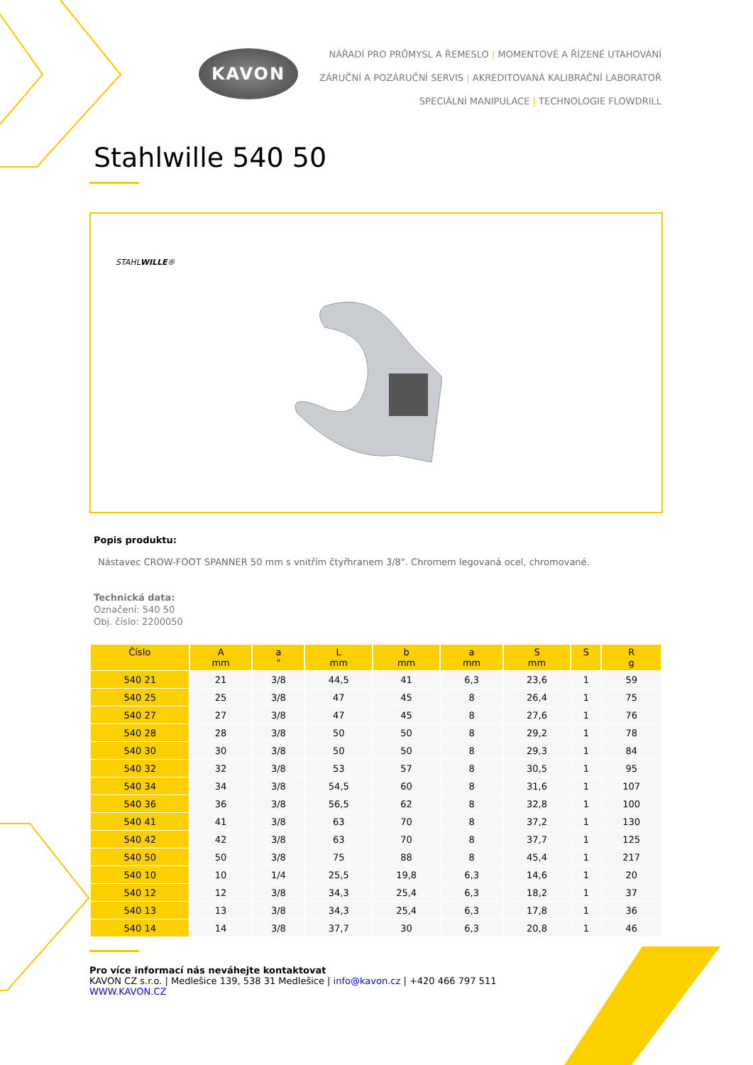KAVON
NÁŘADÍ PRO PRŮMYSL A ŘEMESLO | MOMENTOVÉ A ŘÍZENÉ UTAHOVÁNÍ
ZÁRUČNÍ A POZÁRUČNÍ SERVIS | AKREDITOVANÁ KALIBRAČNÍ LABORATOŘ
SPECIÁLNÍ MANIPULACE | TECHNOLOGIE FLOWDRILL
Stahlwille 540 50
STAHLWILLE®
Popis produktu:
Nástavec CROW-FOOT SPANNER 50 mm s vnitřím čtyřhranem 3/8". Chromem legovaná ocel, chromované.
Technická data:
Označení: 540 50
Obj. číslo: 2200050
| Číslo | A mm | a " | L mm | b mm | a mm | S mm | S | R g |
| --- | --- | --- | --- | --- | --- | --- | --- | --- |
| 540 21 | 21 | 3/8 | 44,5 | 41 | 6,3 | 23,6 | 1 | 59 |
| 540 25 | 25 | 3/8 | 47 | 45 | 8 | 26,4 | 1 | 75 |
| 540 27 | 27 | 3/8 | 47 | 45 | 8 | 27,6 | 1 | 76 |
| 540 28 | 28 | 3/8 | 50 | 50 | 8 | 29,2 | 1 | 78 |
| 540 30 | 30 | 3/8 | 50 | 50 | 8 | 29,3 | 1 | 84 |
| 540 32 | 32 | 3/8 | 53 | 57 | 8 | 30,5 | 1 | 95 |
| 540 34 | 34 | 3/8 | 54,5 | 60 | 8 | 31,6 | 1 | 107 |
| 540 36 | 36 | 3/8 | 56,5 | 62 | 8 | 32,8 | 1 | 100 |
| 540 41 | 41 | 3/8 | 63 | 70 | 8 | 37,2 | 1 | 130 |
| 540 42 | 42 | 3/8 | 63 | 70 | 8 | 37,7 | 1 | 125 |
| 540 50 | 50 | 3/8 | 75 | 88 | 8 | 45,4 | 1 | 217 |
| 540 10 | 10 | 1/4 | 25,5 | 19,8 | 6,3 | 14,6 | 1 | 20 |
| 540 12 | 12 | 3/8 | 34,3 | 25,4 | 6,3 | 18,2 | 1 | 37 |
| 540 13 | 13 | 3/8 | 34,3 | 25,4 | 6,3 | 17,8 | 1 | 36 |
| 540 14 | 14 | 3/8 | 37,7 | 30 | 6,3 | 20,8 | 1 | 46 |
Pro více informací nás neváhejte kontaktovat
KAVON CZ s.r.o. | Medlešice 139, 538 31 Medlešice | info@kavon.cz | +420 466 797 511
WWW.KAVON.CZ